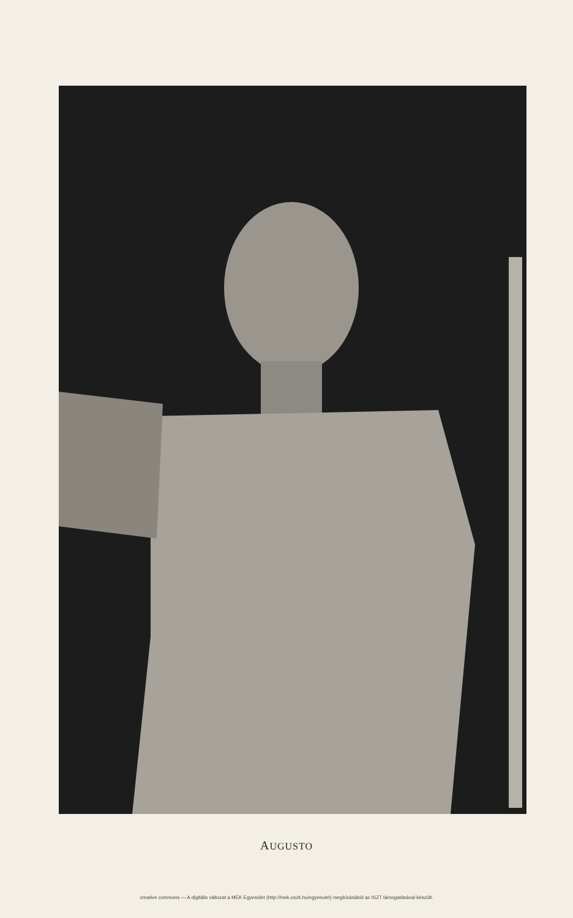AUGUSTO
creative commons — A digitális változat a MEK Egyesület (http://mek.oszk.hu/egyesulet) megbízásából az ISZT támogatásával készült.